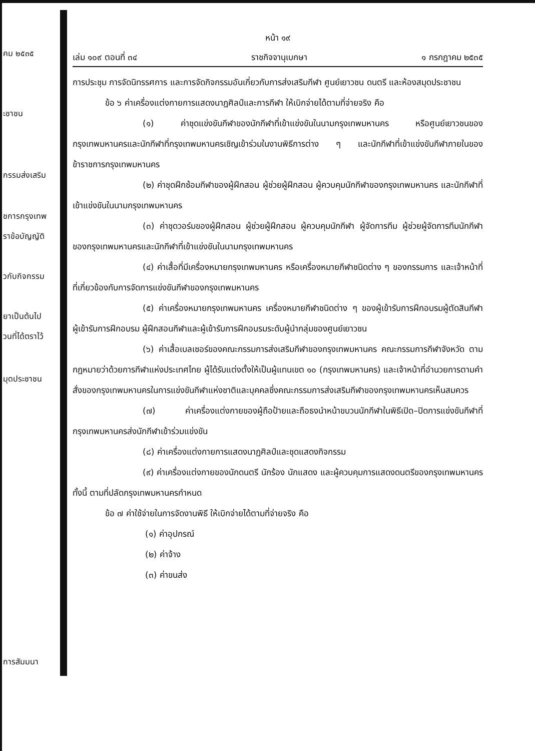คม ๒๕๓๕
ะชาชน
กรรมส่งเสริม
ชการกรุงเทพ
ราข้อบัญญัติ
วกับกิจกรรม
ยาเป็นต้นไป
วนที่ได้ตราไว้
มุดประชาชน
การสัมมนา
หน้า ๑๙
เล่ม ๑๐๙ ตอนที่ ๓๔ ราชกิจจานุเบกษา ๑ กรกฎาคม ๒๕๓๕
การประชุม การจัดนิทรรศการ และการจัดกิจกรรมอันเกี่ยวกับการส่งเสริมกีฬา ศูนย์เยาวชน ดนตรี และห้องสมุดประชาชน
ข้อ ๖ ค่าเครื่องแต่งกายการแสดงนาฏศิลป์และการกีฬา ให้เบิกจ่ายได้ตามที่จ่ายจริง คือ
(๑) ค่าชุดแข่งขันกีฬาของนักกีฬาที่เข้าแข่งขันในนามกรุงเทพมหานคร หรือศูนย์เยาวชนของกรุงเทพมหานครและนักกีฬาที่กรุงเทพมหานครเชิญเข้าร่วมในงานพิธีการต่าง ๆ และนักกีฬาที่เข้าแข่งขันกีฬาภายในของข้าราชการกรุงเทพมหานคร
(๒) ค่าชุดฝึกซ้อมกีฬาของผู้ฝึกสอน ผู้ช่วยผู้ฝึกสอน ผู้ควบคุมนักกีฬาของกรุงเทพมหานคร และนักกีฬาที่เข้าแข่งขันในนามกรุงเทพมหานคร
(๓) ค่าชุดวอร์มของผู้ฝึกสอน ผู้ช่วยผู้ฝึกสอน ผู้ควบคุมนักกีฬา ผู้จัดการทีม ผู้ช่วยผู้จัดการทีมนักกีฬาของกรุงเทพมหานครและนักกีฬาที่เข้าแข่งขันในนามกรุงเทพมหานคร
(๔) ค่าเสื้อที่มีเครื่องหมายกรุงเทพมหานคร หรือเครื่องหมายกีฬาชนิดต่าง ๆ ของกรรมการ และเจ้าหน้าที่ที่เกี่ยวข้องกับการจัดการแข่งขันกีฬาของกรุงเทพมหานคร
(๕) ค่าเครื่องหมายกรุงเทพมหานคร เครื่องหมายกีฬาชนิดต่าง ๆ ของผู้เข้ารับการฝึกอบรมผู้ตัดสินกีฬา ผู้เข้ารับการฝึกอบรม ผู้ฝึกสอนกีฬาและผู้เข้ารับการฝึกอบรมระดับผู้นำกลุ่มของศูนย์เยาวชน
(๖) ค่าเสื้อเบลเซอร์ของคณะกรรมการส่งเสริมกีฬาของกรุงเทพมหานคร คณะกรรมการกีฬาจังหวัด ตามกฎหมายว่าด้วยการกีฬาแห่งประเทศไทย ผู้ได้รับแต่งตั้งให้เป็นผู้แทนเขต ๑๐ (กรุงเทพมหานคร) และเจ้าหน้าที่อำนวยการตามคำสั่งของกรุงเทพมหานครในการแข่งขันกีฬาแห่งชาติและบุคคลซึ่งคณะกรรมการส่งเสริมกีฬาของกรุงเทพมหานครเห็นสมควร
(๗) ค่าเครื่องแต่งกายของผู้ถือป้ายและถือธงนำหน้าขบวนนักกีฬาในพิธีเปิด–ปิดการแข่งขันกีฬาที่กรุงเทพมหานครส่งนักกีฬาเข้าร่วมแข่งขัน
(๘) ค่าเครื่องแต่งกายการแสดงนาฏศิลป์และชุดแสดงกิจกรรม
(๙) ค่าเครื่องแต่งกายของนักดนตรี นักร้อง นักแสดง และผู้ควบคุมการแสดงดนตรีของกรุงเทพมหานคร ทั้งนี้ ตามที่ปลัดกรุงเทพมหานครกำหนด
ข้อ ๗ ค่าใช้จ่ายในการจัดงานพิธี ให้เบิกจ่ายได้ตามที่จ่ายจริง คือ
(๑) ค่าอุปกรณ์
(๒) ค่าจ้าง
(๓) ค่าขนส่ง